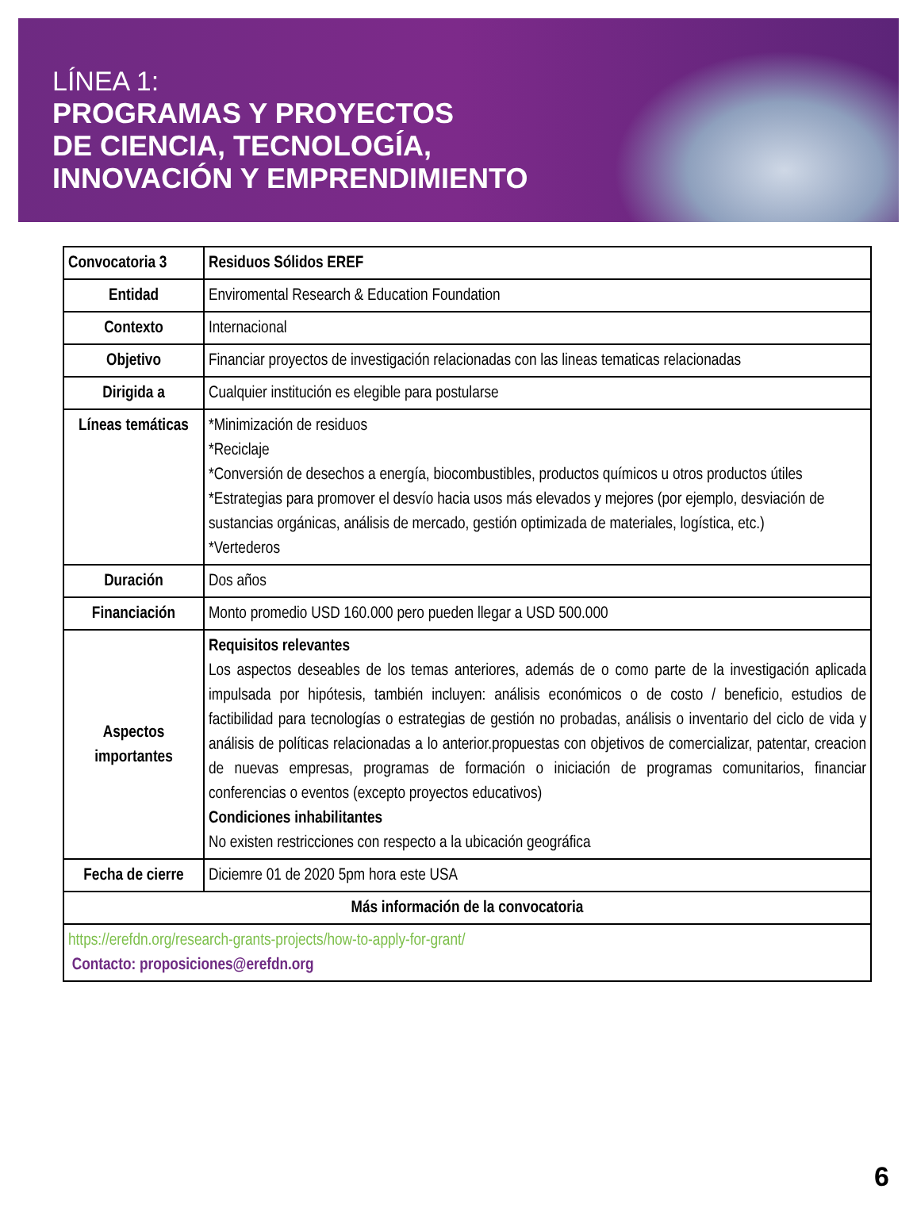LÍNEA 1:
PROGRAMAS Y PROYECTOS
DE CIENCIA, TECNOLOGÍA,
INNOVACIÓN Y EMPRENDIMIENTO
| Convocatoria 3 | Residuos Sólidos EREF |
| Entidad | Enviromental Research & Education Foundation |
| Contexto | Internacional |
| Objetivo | Financiar proyectos de investigación relacionadas con las lineas tematicas relacionadas |
| Dirigida a | Cualquier institución es elegible para postularse |
| Líneas temáticas | *Minimización de residuos *Reciclaje *Conversión de desechos a energía, biocombustibles, productos químicos u otros productos útiles *Estrategias para promover el desvío hacia usos más elevados y mejores (por ejemplo, desviación de sustancias orgánicas, análisis de mercado, gestión optimizada de materiales, logística, etc.) *Vertederos |
| Duración | Dos años |
| Financiación | Monto promedio USD 160.000 pero pueden llegar a USD 500.000 |
| Aspectos importantes | Requisitos relevantes Los aspectos deseables de los temas anteriores, además de o como parte de la investigación aplicada impulsada por hipótesis, también incluyen: análisis económicos o de costo / beneficio, estudios de factibilidad para tecnologías o estrategias de gestión no probadas, análisis o inventario del ciclo de vida y análisis de políticas relacionadas a lo anterior.propuestas con objetivos de comercializar, patentar, creacion de nuevas empresas, programas de formación o iniciación de programas comunitarios, financiar conferencias o eventos (excepto proyectos educativos) Condiciones inhabilitantes No existen restricciones con respecto a la ubicación geográfica |
| Fecha de cierre | Diciemre 01 de 2020 5pm hora este USA |
| Más información de la convocatoria | |
| https://erefdn.org/research-grants-projects/how-to-apply-for-grant/ Contacto: proposiciones@erefdn.org | |
6